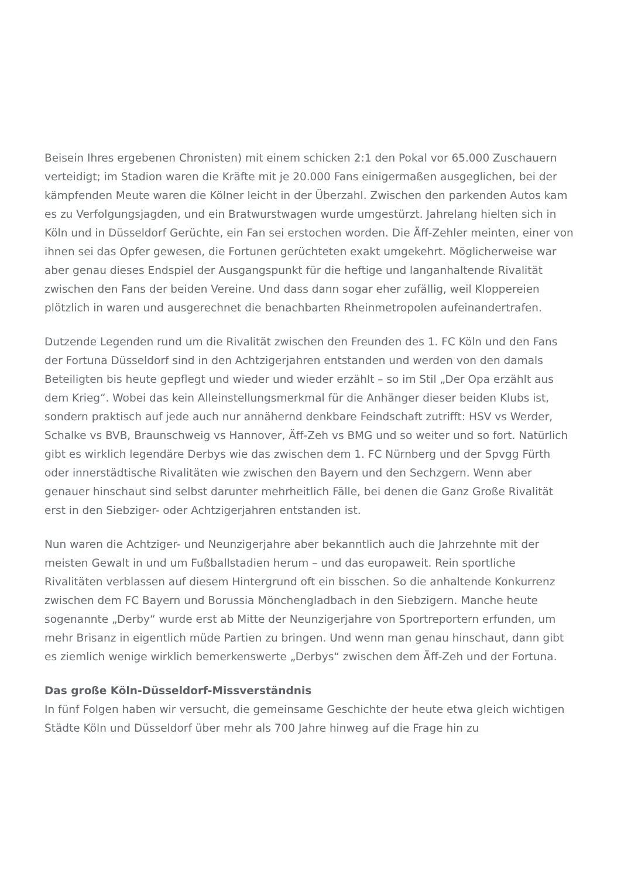Beisein Ihres ergebenen Chronisten) mit einem schicken 2:1 den Pokal vor 65.000 Zuschauern verteidigt; im Stadion waren die Kräfte mit je 20.000 Fans einigermaßen ausgeglichen, bei der kämpfenden Meute waren die Kölner leicht in der Überzahl. Zwischen den parkenden Autos kam es zu Verfolgungsjagden, und ein Bratwurstwagen wurde umgestürzt. Jahrelang hielten sich in Köln und in Düsseldorf Gerüchte, ein Fan sei erstochen worden. Die Äff-Zehler meinten, einer von ihnen sei das Opfer gewesen, die Fortunen gerüchteten exakt umgekehrt. Möglicherweise war aber genau dieses Endspiel der Ausgangspunkt für die heftige und langanhaltende Rivalität zwischen den Fans der beiden Vereine. Und dass dann sogar eher zufällig, weil Kloppereien plötzlich in waren und ausgerechnet die benachbarten Rheinmetropolen aufeinandertrafen.
Dutzende Legenden rund um die Rivalität zwischen den Freunden des 1. FC Köln und den Fans der Fortuna Düsseldorf sind in den Achtzigerjahren entstanden und werden von den damals Beteiligten bis heute gepflegt und wieder und wieder erzählt – so im Stil „Der Opa erzählt aus dem Krieg“. Wobei das kein Alleinstellungsmerkmal für die Anhänger dieser beiden Klubs ist, sondern praktisch auf jede auch nur annähernd denkbare Feindschaft zutrifft: HSV vs Werder, Schalke vs BVB, Braunschweig vs Hannover, Äff-Zeh vs BMG und so weiter und so fort. Natürlich gibt es wirklich legendäre Derbys wie das zwischen dem 1. FC Nürnberg und der Spvgg Fürth oder innerstädtische Rivalitäten wie zwischen den Bayern und den Sechzgern. Wenn aber genauer hinschaut sind selbst darunter mehrheitlich Fälle, bei denen die Ganz Große Rivalität erst in den Siebziger- oder Achtzigerjahren entstanden ist.
Nun waren die Achtziger- und Neunzigerjahre aber bekanntlich auch die Jahrzehnte mit der meisten Gewalt in und um Fußballstadien herum – und das europaweit. Rein sportliche Rivalitäten verblassen auf diesem Hintergrund oft ein bisschen. So die anhaltende Konkurrenz zwischen dem FC Bayern und Borussia Mönchengladbach in den Siebzigern. Manche heute sogenannte „Derby“ wurde erst ab Mitte der Neunzigerjahre von Sportreportern erfunden, um mehr Brisanz in eigentlich müde Partien zu bringen. Und wenn man genau hinschaut, dann gibt es ziemlich wenige wirklich bemerkenswerte „Derbys“ zwischen dem Äff-Zeh und der Fortuna.
Das große Köln-Düsseldorf-Missverständnis
In fünf Folgen haben wir versucht, die gemeinsame Geschichte der heute etwa gleich wichtigen Städte Köln und Düsseldorf über mehr als 700 Jahre hinweg auf die Frage hin zu